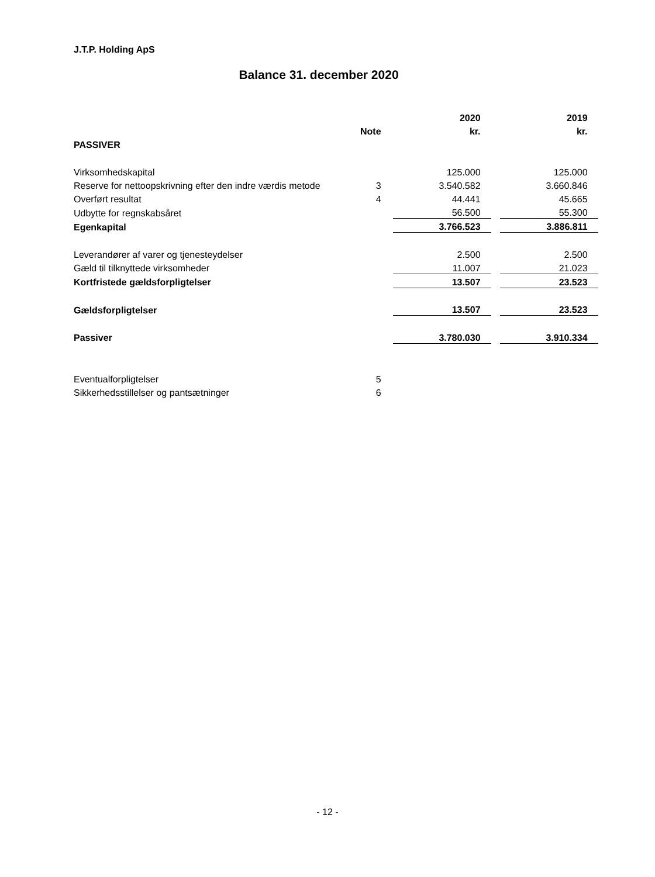J.T.P. Holding ApS
Balance 31. december 2020
| | | 2020 | | 2019 |
| --- | --- | --- | --- | --- |
| | Note | kr. | | kr. |
| PASSIVER | | | | |
| Virksomhedskapital | | 125.000 | | 125.000 |
| Reserve for nettoopskrivning efter den indre værdis metode | 3 | 3.540.582 | | 3.660.846 |
| Overført resultat | 4 | 44.441 | | 45.665 |
| Udbytte for regnskabsåret | | 56.500 | | 55.300 |
| Egenkapital | | 3.766.523 | | 3.886.811 |
| Leverandører af varer og tjenesteydelser | | 2.500 | | 2.500 |
| Gæld til tilknyttede virksomheder | | 11.007 | | 21.023 |
| Kortfristede gældsforpligtelser | | 13.507 | | 23.523 |
| Gældsforpligtelser | | 13.507 | | 23.523 |
| Passiver | | 3.780.030 | | 3.910.334 |
| Eventualforpligtelser | 5 | | | |
| Sikkerhedsstillelser og pantsætninger | 6 | | | |
- 12 -